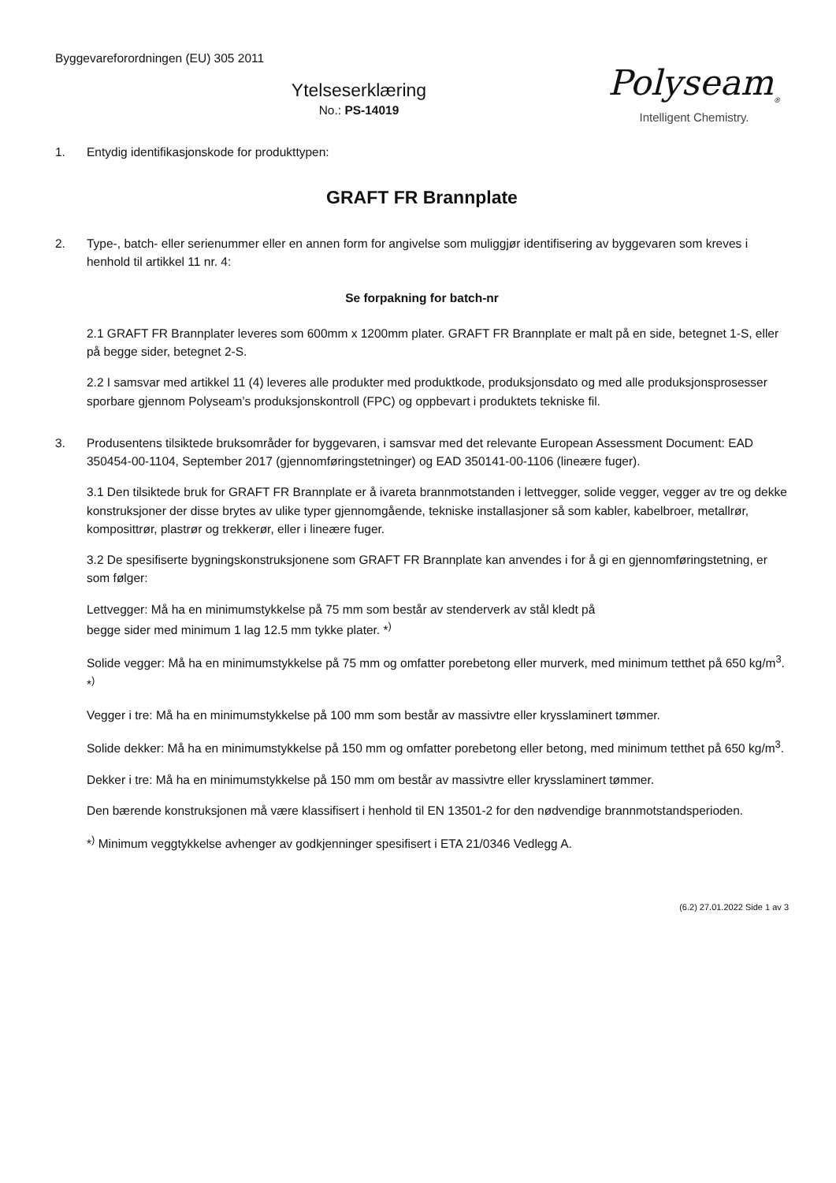Byggevareforordningen (EU) 305 2011
Polyseam<sub>®</sub>
Intelligent Chemistry.
Ytelseserklæring
No.: PS-14019
1. Entydig identifikasjonskode for produkttypen:
GRAFT FR Brannplate
2. Type-, batch- eller serienummer eller en annen form for angivelse som muliggjør identifisering av byggevaren som kreves i henhold til artikkel 11 nr. 4:
Se forpakning for batch-nr
2.1 GRAFT FR Brannplater leveres som 600mm x 1200mm plater. GRAFT FR Brannplate er malt på en side, betegnet 1-S, eller på begge sider, betegnet 2-S.
2.2 I samsvar med artikkel 11 (4) leveres alle produkter med produktkode, produksjonsdato og med alle produksjonsprosesser sporbare gjennom Polyseam’s produksjonskontroll (FPC) og oppbevart i produktets tekniske fil.
3. Produsentens tilsiktede bruksområder for byggevaren, i samsvar med det relevante European Assessment Document: EAD 350454-00-1104, September 2017 (gjennomføringstetninger) og EAD 350141-00-1106 (lineære fuger).
3.1 Den tilsiktede bruk for GRAFT FR Brannplate er å ivareta brannmotstanden i lettvegger, solide vegger, vegger av tre og dekke konstruksjoner der disse brytes av ulike typer gjennomgående, tekniske installasjoner så som kabler, kabelbroer, metallrør, komposittrør, plastrør og trekkerør, eller i lineære fuger.
3.2 De spesifiserte bygningskonstruksjonene som GRAFT FR Brannplate kan anvendes i for å gi en gjennomføringstetning, er som følger:
Lettvegger: Må ha en minimumstykkelse på 75 mm som består av stenderverk av stål kledt på
begge sider med minimum 1 lag 12.5 mm tykke plater. *<sup>)</sup>
Solide vegger: Må ha en minimumstykkelse på 75 mm og omfatter porebetong eller murverk, med minimum tetthet på 650 kg/m<sup>3</sup>. *<sup>)</sup>
Vegger i tre: Må ha en minimumstykkelse på 100 mm som består av massivtre eller krysslaminert tømmer.
Solide dekker: Må ha en minimumstykkelse på 150 mm og omfatter porebetong eller betong, med minimum tetthet på 650 kg/m<sup>3</sup>.
Dekker i tre: Må ha en minimumstykkelse på 150 mm om består av massivtre eller krysslaminert tømmer.
Den bærende konstruksjonen må være klassifisert i henhold til EN 13501-2 for den nødvendige brannmotstandsperioden.
*<sup>)</sup> Minimum veggtykkelse avhenger av godkjenninger spesifisert i ETA 21/0346 Vedlegg A.
(6.2) 27.01.2022 Side 1 av 3